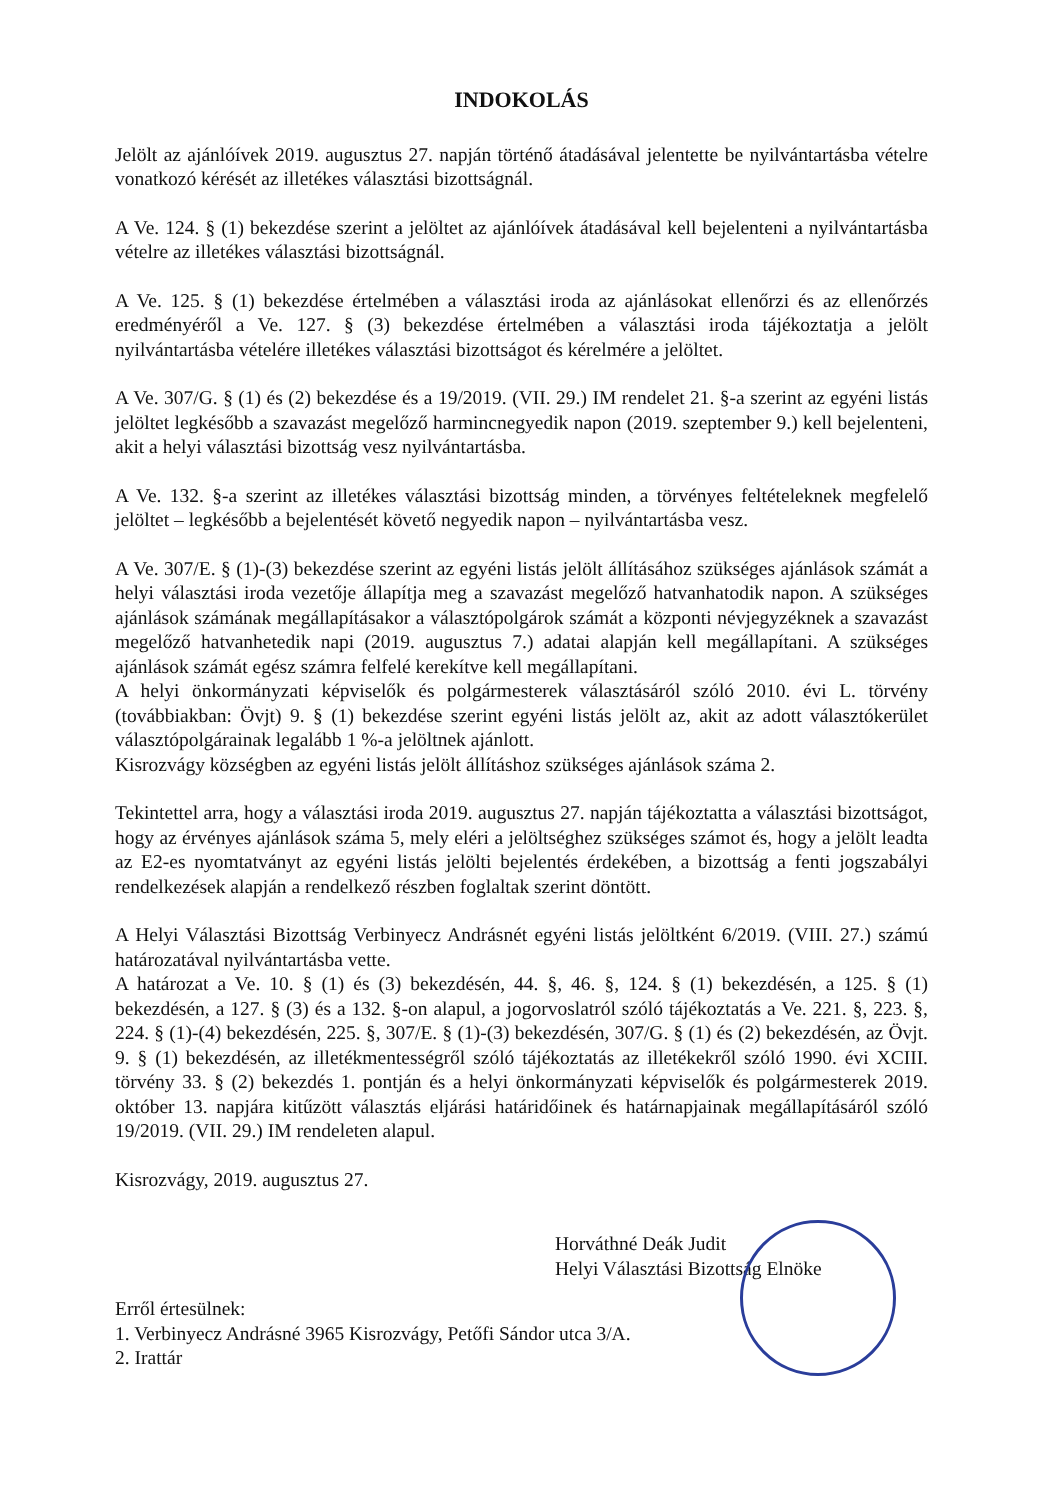INDOKOLÁS
Jelölt az ajánlóívek 2019. augusztus 27. napján történő átadásával jelentette be nyilvántartásba vételre vonatkozó kérését az illetékes választási bizottságnál.
A Ve. 124. § (1) bekezdése szerint a jelöltet az ajánlóívek átadásával kell bejelenteni a nyilvántartásba vételre az illetékes választási bizottságnál.
A Ve. 125. § (1) bekezdése értelmében a választási iroda az ajánlásokat ellenőrzi és az ellenőrzés eredményéről a Ve. 127. § (3) bekezdése értelmében a választási iroda tájékoztatja a jelölt nyilvántartásba vételére illetékes választási bizottságot és kérelmére a jelöltet.
A Ve. 307/G. § (1) és (2) bekezdése és a 19/2019. (VII. 29.) IM rendelet 21. §-a szerint az egyéni listás jelöltet legkésőbb a szavazást megelőző harmincnegyedik napon (2019. szeptember 9.) kell bejelenteni, akit a helyi választási bizottság vesz nyilvántartásba.
A Ve. 132. §-a szerint az illetékes választási bizottság minden, a törvényes feltételeknek megfelelő jelöltet – legkésőbb a bejelentését követő negyedik napon – nyilvántartásba vesz.
A Ve. 307/E. § (1)-(3) bekezdése szerint az egyéni listás jelölt állításához szükséges ajánlások számát a helyi választási iroda vezetője állapítja meg a szavazást megelőző hatvanhatodik napon. A szükséges ajánlások számának megállapításakor a választópolgárok számát a központi névjegyzéknek a szavazást megelőző hatvanhetedik napi (2019. augusztus 7.) adatai alapján kell megállapítani. A szükséges ajánlások számát egész számra felfelé kerekítve kell megállapítani.
A helyi önkormányzati képviselők és polgármesterek választásáról szóló 2010. évi L. törvény (továbbiakban: Övjt) 9. § (1) bekezdése szerint egyéni listás jelölt az, akit az adott választókerület választópolgárainak legalább 1 %-a jelöltnek ajánlott.
Kisrozvágy községben az egyéni listás jelölt állításhoz szükséges ajánlások száma 2.
Tekintettel arra, hogy a választási iroda 2019. augusztus 27. napján tájékoztatta a választási bizottságot, hogy az érvényes ajánlások száma 5, mely eléri a jelöltséghez szükséges számot és, hogy a jelölt leadta az E2-es nyomtatványt az egyéni listás jelölti bejelentés érdekében, a bizottság a fenti jogszabályi rendelkezések alapján a rendelkező részben foglaltak szerint döntött.
A Helyi Választási Bizottság Verbinyecz Andrásnét egyéni listás jelöltként 6/2019. (VIII. 27.) számú határozatával nyilvántartásba vette.
A határozat a Ve. 10. § (1) és (3) bekezdésén, 44. §, 46. §, 124. § (1) bekezdésén, a 125. § (1) bekezdésén, a 127. § (3) és a 132. §-on alapul, a jogorvoslatról szóló tájékoztatás a Ve. 221. §, 223. §, 224. § (1)-(4) bekezdésén, 225. §, 307/E. § (1)-(3) bekezdésén, 307/G. § (1) és (2) bekezdésén, az Övjt. 9. § (1) bekezdésén, az illetékmentességről szóló tájékoztatás az illetékekről szóló 1990. évi XCIII. törvény 33. § (2) bekezdés 1. pontján és a helyi önkormányzati képviselők és polgármesterek 2019. október 13. napjára kitűzött választás eljárási határidőinek és határnapjainak megállapításáról szóló 19/2019. (VII. 29.) IM rendeleten alapul.
Kisrozvágy, 2019. augusztus 27.
Horváthné Deák Judit
Helyi Választási Bizottság Elnöke
Erről értesülnek:
1. Verbinyecz Andrásné 3965 Kisrozvágy, Petőfi Sándor utca 3/A.
2. Irattár